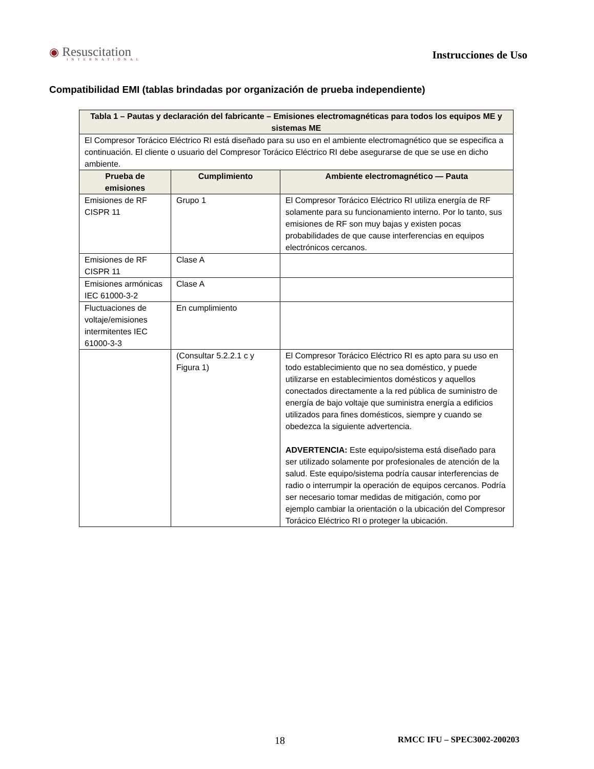◉ Resuscitation
INTERNATIONAL
Instrucciones de Uso
Compatibilidad EMI (tablas brindadas por organización de prueba independiente)
| Tabla 1 – Pautas y declaración del fabricante – Emisiones electromagnéticas para todos los equipos ME y sistemas ME | | |
| --- | --- | --- |
| El Compresor Torácico Eléctrico RI está diseñado para su uso en el ambiente electromagnético que se especifica a continuación. El cliente o usuario del Compresor Torácico Eléctrico RI debe asegurarse de que se use en dicho ambiente. | | |
| Prueba de emisiones | Cumplimiento | Ambiente electromagnético — Pauta |
| Emisiones de RF CISPR 11 | Grupo 1 | El Compresor Torácico Eléctrico RI utiliza energía de RF solamente para su funcionamiento interno. Por lo tanto, sus emisiones de RF son muy bajas y existen pocas probabilidades de que cause interferencias en equipos electrónicos cercanos. |
| Emisiones de RF CISPR 11 | Clase A | |
| Emisiones armónicas IEC 61000-3-2 | Clase A | |
| Fluctuaciones de voltaje/emisiones intermitentes IEC 61000-3-3 | En cumplimiento | |
| | (Consultar 5.2.2.1 c y Figura 1) | El Compresor Torácico Eléctrico RI es apto para su uso en todo establecimiento que no sea doméstico, y puede utilizarse en establecimientos domésticos y aquellos conectados directamente a la red pública de suministro de energía de bajo voltaje que suministra energía a edificios utilizados para fines domésticos, siempre y cuando se obedezca la siguiente advertencia. ADVERTENCIA: Este equipo/sistema está diseñado para ser utilizado solamente por profesionales de atención de la salud. Este equipo/sistema podría causar interferencias de radio o interrumpir la operación de equipos cercanos. Podría ser necesario tomar medidas de mitigación, como por ejemplo cambiar la orientación o la ubicación del Compresor Torácico Eléctrico RI o proteger la ubicación. |
18 RMCC IFU – SPEC3002-200203